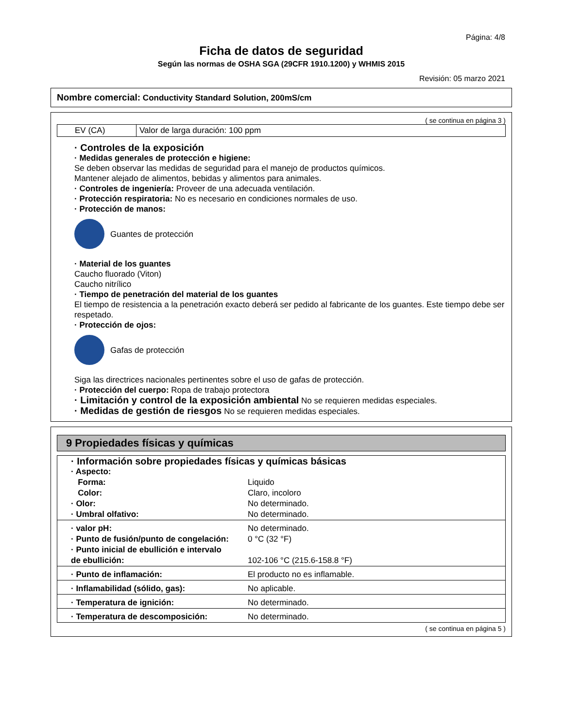Página: 4/8
Ficha de datos de seguridad
Según las normas de OSHA SGA (29CFR 1910.1200) y WHMIS 2015
Revisión: 05 marzo 2021
Nombre comercial: Conductivity Standard Solution, 200mS/cm
( se continua en página 3 )
| EV (CA) | Valor de larga duración: 100 ppm |
· Controles de la exposición
· Medidas generales de protección e higiene:
Se deben observar las medidas de seguridad para el manejo de productos químicos.
Mantener alejado de alimentos, bebidas y alimentos para animales.
· Controles de ingeniería: Proveer de una adecuada ventilación.
· Protección respiratoria: No es necesario en condiciones normales de uso.
· Protección de manos:
Guantes de protección
· Material de los guantes
Caucho fluorado (Viton)
Caucho nitrílico
· Tiempo de penetración del material de los guantes
El tiempo de resistencia a la penetración exacto deberá ser pedido al fabricante de los guantes. Este tiempo debe ser respetado.
· Protección de ojos:
Gafas de protección
Siga las directrices nacionales pertinentes sobre el uso de gafas de protección.
· Protección del cuerpo: Ropa de trabajo protectora
· Limitación y control de la exposición ambiental No se requieren medidas especiales.
· Medidas de gestión de riesgos No se requieren medidas especiales.
9 Propiedades físicas y químicas
| · Información sobre propiedades físicas y químicas básicas | |
| · Aspecto: | |
| Forma: | Liquido |
| Color: | Claro, incoloro |
| · Olor: | No determinado. |
| · Umbral olfativo: | No determinado. |
| · valor pH: | No determinado. |
| · Punto de fusión/punto de congelación: | 0 °C (32 °F) |
| · Punto inicial de ebullición e intervalo de ebullición: | 102-106 °C (215.6-158.8 °F) |
| · Punto de inflamación: | El producto no es inflamable. |
| · Inflamabilidad (sólido, gas): | No aplicable. |
| · Temperatura de ignición: | No determinado. |
| · Temperatura de descomposición: | No determinado. |
( se continua en página 5 )